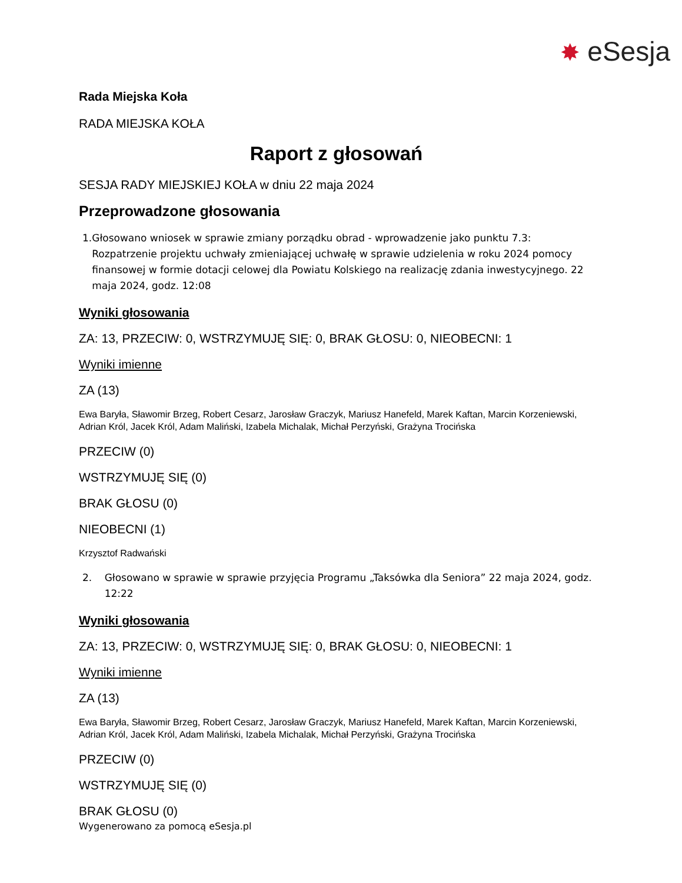✸ eSesja
Rada Miejska Koła
RADA MIEJSKA KOŁA
Raport z głosowań
SESJA RADY MIEJSKIEJ KOŁA w dniu 22 maja 2024
Przeprowadzone głosowania
1. Głosowano wniosek w sprawie zmiany porządku obrad - wprowadzenie jako punktu 7.3: Rozpatrzenie projektu uchwały zmieniającej uchwałę w sprawie udzielenia w roku 2024 pomocy finansowej w formie dotacji celowej dla Powiatu Kolskiego na realizację zdania inwestycyjnego. 22 maja 2024, godz. 12:08
Wyniki głosowania
ZA: 13, PRZECIW: 0, WSTRZYMUJĘ SIĘ: 0, BRAK GŁOSU: 0, NIEOBECNI: 1
Wyniki imienne
ZA (13)
Ewa Baryła, Sławomir Brzeg, Robert Cesarz, Jarosław Graczyk, Mariusz Hanefeld, Marek Kaftan, Marcin Korzeniewski, Adrian Król, Jacek Król, Adam Maliński, Izabela Michalak, Michał Perzyński, Grażyna Trocińska
PRZECIW (0)
WSTRZYMUJĘ SIĘ (0)
BRAK GŁOSU (0)
NIEOBECNI (1)
Krzysztof Radwański
2. Głosowano w sprawie w sprawie przyjęcia Programu „Taksówka dla Seniora” 22 maja 2024, godz. 12:22
Wyniki głosowania
ZA: 13, PRZECIW: 0, WSTRZYMUJĘ SIĘ: 0, BRAK GŁOSU: 0, NIEOBECNI: 1
Wyniki imienne
ZA (13)
Ewa Baryła, Sławomir Brzeg, Robert Cesarz, Jarosław Graczyk, Mariusz Hanefeld, Marek Kaftan, Marcin Korzeniewski, Adrian Król, Jacek Król, Adam Maliński, Izabela Michalak, Michał Perzyński, Grażyna Trocińska
PRZECIW (0)
WSTRZYMUJĘ SIĘ (0)
BRAK GŁOSU (0)
Wygenerowano za pomocą eSesja.pl